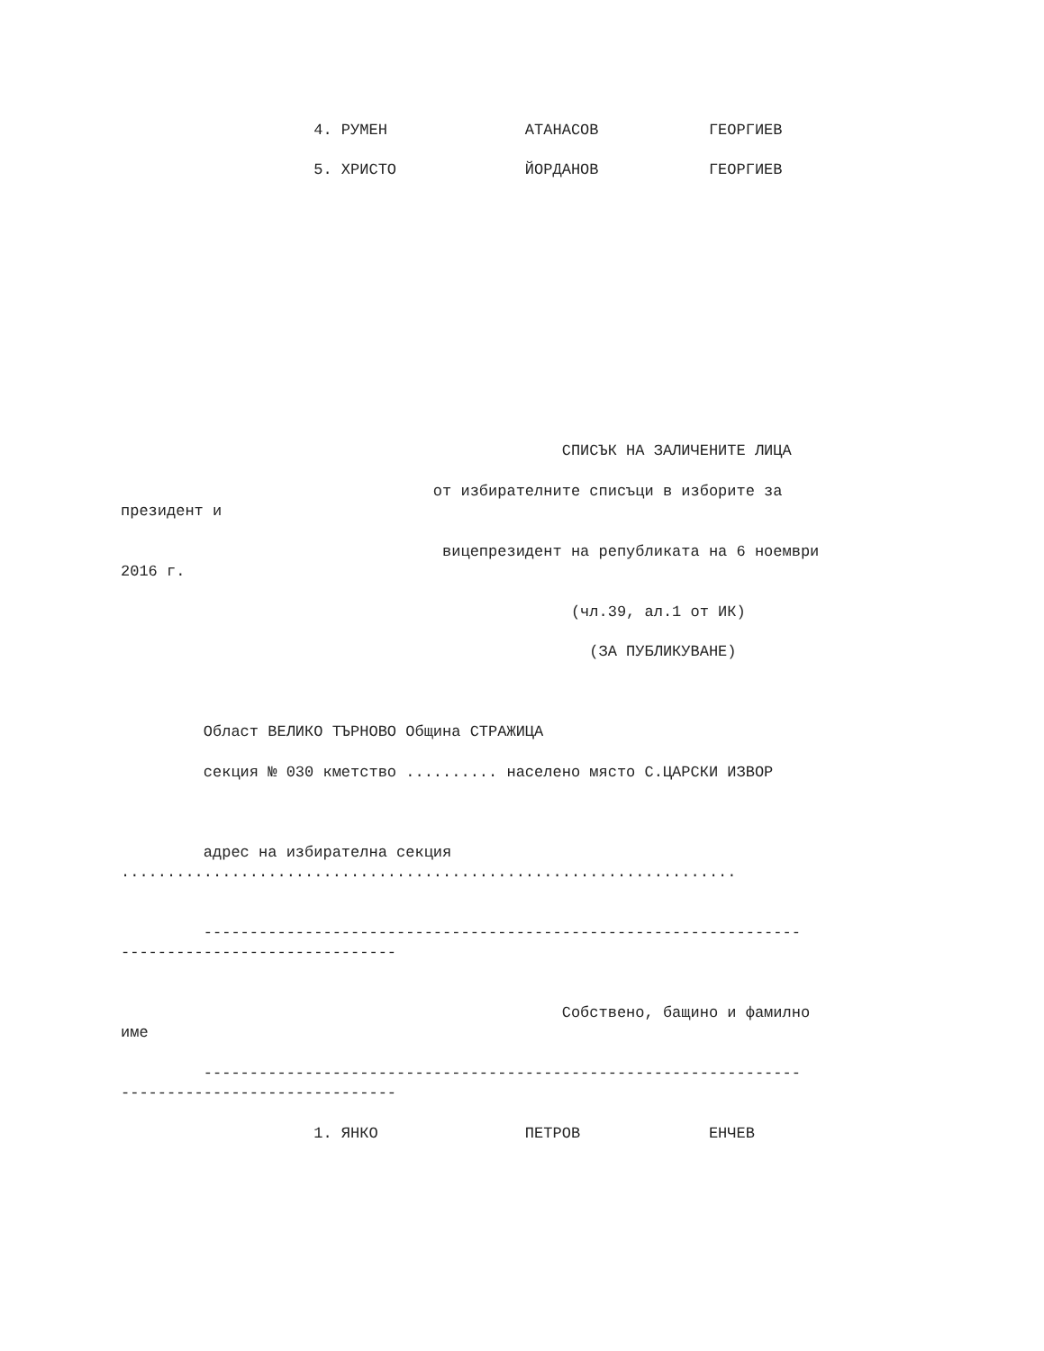4. РУМЕН               АТАНАСОВ            ГЕОРГИЕВ
                     5. ХРИСТО              ЙОРДАНОВ            ГЕОРГИЕВ
                                                СПИСЪК НА ЗАЛИЧЕНИТЕ ЛИЦА
                                  от избирателните списъци в изборите за
президент и
                                   вицепрезидент на републиката на 6 ноември
2016 г.
                                                 (чл.39, ал.1 от ИК)
                                                   (ЗА ПУБЛИКУВАНЕ)
         Област ВЕЛИКО ТЪРНОВО Община СТРАЖИЦА
         секция № 030 кметство .......... населено място С.ЦАРСКИ ИЗВОР
         адрес на избирателна секция
...................................................................
         -----------------------------------------------------------------
------------------------------
                                                Собствено, бащино и фамилно
име
         -----------------------------------------------------------------
------------------------------
                     1. ЯНКО                ПЕТРОВ              ЕНЧЕВ